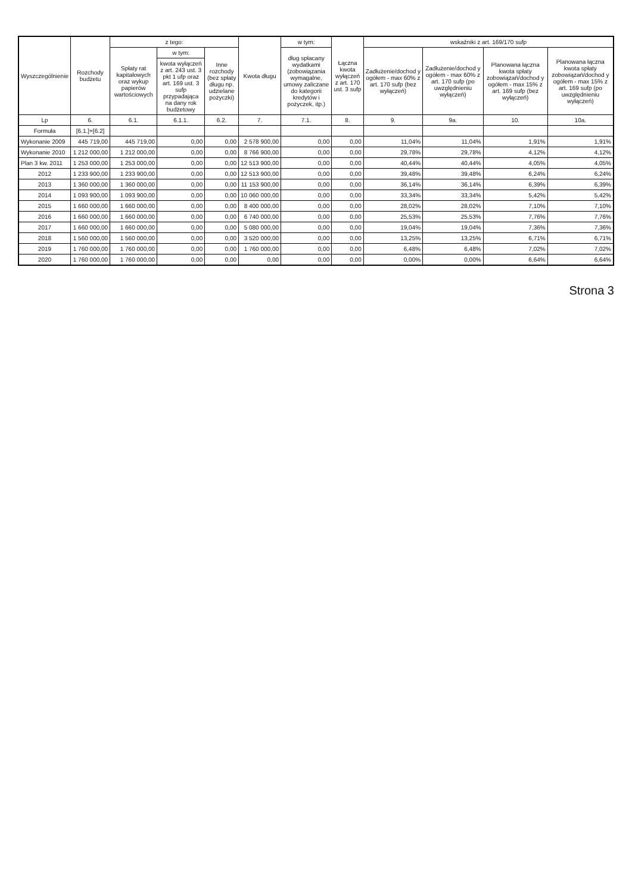| Wyszczególnienie | Rozchody budżetu | z tego: | | | Kwota długu | w tym: | Łączna kwota wyłączeń z art. 170 ust. 3 sufp | wskaźniki z art. 169/170 sufp | | | |
| --- | --- | --- | --- | --- | --- | --- | --- | --- | --- | --- | --- |
| | | Spłaty rat kapitałowych oraz wykup papierów wartościowych | w tym: | Inne rozchody (bez spłaty długu np. udzielane pożyczki) | | dług spłacany wydatkami (zobowiązania wymagalne, umowy zaliczane do kategorii kredytów i pożyczek, itp.) | | Zadłużenie/dochod y ogółem - max 60% z art. 170 sufp (bez wyłączeń) | Zadłużenie/dochod y ogółem - max 60% z art. 170 sufp (po uwzględnieniu wyłączeń) | Planowana łączna kwota spłaty zobowiązań/dochod y ogółem - max 15% z art. 169 sufp (bez wyłączeń) | Planowana łączna kwota spłaty zobowiązań/dochod y ogółem - max 15% z art. 169 sufp (po uwzględnieniu wyłączeń) |
| | | | kwota wyłączeń z art. 243 ust. 3 pkt 1 ufp oraz art. 169 ust. 3 sufp przypadająca na dany rok budżetowy | | | | | | | | |
| Lp | 6. | 6.1. | 6.1.1. | 6.2. | 7. | 7.1. | 8. | 9. | 9a. | 10. | 10a. |
| Formuła | [6.1.]+[6.2] | | | | | | | | | | |
| Wykonanie 2009 | 445 719,00 | 445 719,00 | 0,00 | 0,00 | 2 578 900,00 | 0,00 | 0,00 | 11,04% | 11,04% | 1,91% | 1,91% |
| Wykonanie 2010 | 1 212 000,00 | 1 212 000,00 | 0,00 | 0,00 | 8 766 900,00 | 0,00 | 0,00 | 29,78% | 29,78% | 4,12% | 4,12% |
| Plan 3 kw. 2011 | 1 253 000,00 | 1 253 000,00 | 0,00 | 0,00 | 12 513 900,00 | 0,00 | 0,00 | 40,44% | 40,44% | 4,05% | 4,05% |
| 2012 | 1 233 900,00 | 1 233 900,00 | 0,00 | 0,00 | 12 513 900,00 | 0,00 | 0,00 | 39,48% | 39,48% | 6,24% | 6,24% |
| 2013 | 1 360 000,00 | 1 360 000,00 | 0,00 | 0,00 | 11 153 900,00 | 0,00 | 0,00 | 36,14% | 36,14% | 6,39% | 6,39% |
| 2014 | 1 093 900,00 | 1 093 900,00 | 0,00 | 0,00 | 10 060 000,00 | 0,00 | 0,00 | 33,34% | 33,34% | 5,42% | 5,42% |
| 2015 | 1 660 000,00 | 1 660 000,00 | 0,00 | 0,00 | 8 400 000,00 | 0,00 | 0,00 | 28,02% | 28,02% | 7,10% | 7,10% |
| 2016 | 1 660 000,00 | 1 660 000,00 | 0,00 | 0,00 | 6 740 000,00 | 0,00 | 0,00 | 25,53% | 25,53% | 7,76% | 7,76% |
| 2017 | 1 660 000,00 | 1 660 000,00 | 0,00 | 0,00 | 5 080 000,00 | 0,00 | 0,00 | 19,04% | 19,04% | 7,36% | 7,36% |
| 2018 | 1 560 000,00 | 1 560 000,00 | 0,00 | 0,00 | 3 520 000,00 | 0,00 | 0,00 | 13,25% | 13,25% | 6,71% | 6,71% |
| 2019 | 1 760 000,00 | 1 760 000,00 | 0,00 | 0,00 | 1 760 000,00 | 0,00 | 0,00 | 6,48% | 6,48% | 7,02% | 7,02% |
| 2020 | 1 760 000,00 | 1 760 000,00 | 0,00 | 0,00 | 0,00 | 0,00 | 0,00 | 0,00% | 0,00% | 6,64% | 6,64% |
Strona 3